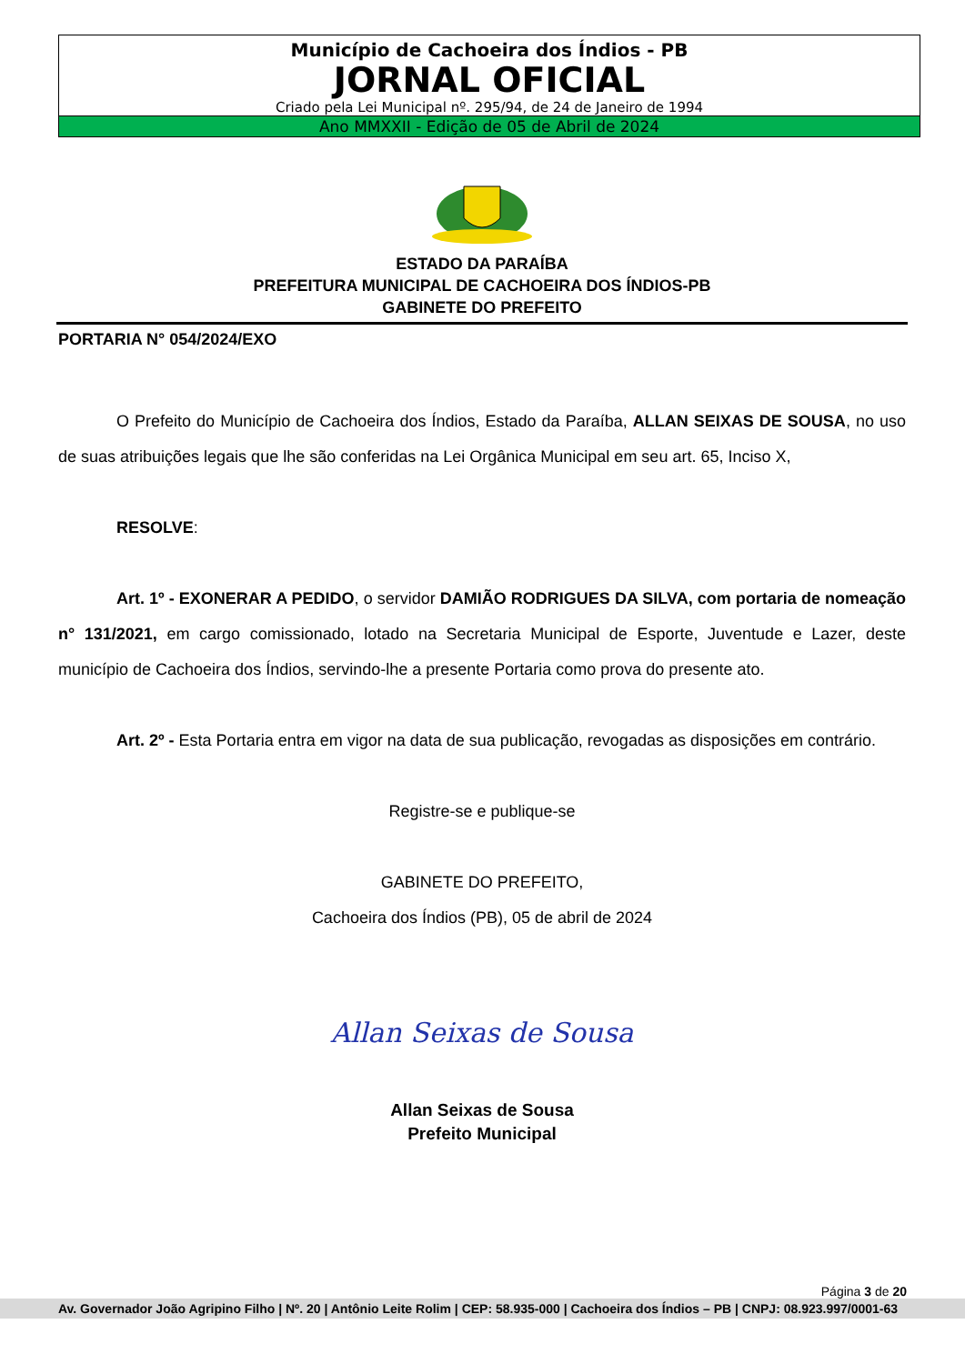Município de Cachoeira dos Índios - PB
JORNAL OFICIAL
Criado pela Lei Municipal nº. 295/94, de 24 de Janeiro de 1994
Ano MMXXII - Edição de 05 de Abril de 2024
ESTADO DA PARAÍBA
PREFEITURA MUNICIPAL DE CACHOEIRA DOS ÍNDIOS-PB
GABINETE DO PREFEITO
PORTARIA N° 054/2024/EXO
O Prefeito do Município de Cachoeira dos Índios, Estado da Paraíba, ALLAN SEIXAS DE SOUSA, no uso de suas atribuições legais que lhe são conferidas na Lei Orgânica Municipal em seu art. 65, Inciso X,
RESOLVE:
Art. 1º - EXONERAR A PEDIDO, o servidor DAMIÃO RODRIGUES DA SILVA, com portaria de nomeação n° 131/2021, em cargo comissionado, lotado na Secretaria Municipal de Esporte, Juventude e Lazer, deste município de Cachoeira dos Índios, servindo-lhe a presente Portaria como prova do presente ato.
Art. 2º - Esta Portaria entra em vigor na data de sua publicação, revogadas as disposições em contrário.
Registre-se e publique-se
GABINETE DO PREFEITO,
Cachoeira dos Índios (PB), 05 de abril de 2024
Allan Seixas de Sousa
Allan Seixas de Sousa
Prefeito Municipal
Página 3 de 20
Av. Governador João Agripino Filho | Nº. 20 | Antônio Leite Rolim | CEP: 58.935-000 | Cachoeira dos Índios – PB | CNPJ: 08.923.997/0001-63